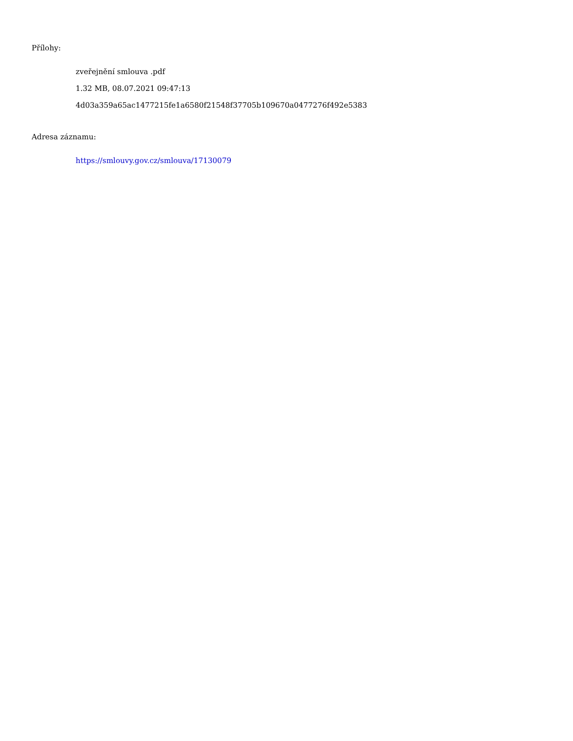Přílohy:
zveřejnění smlouva .pdf
1.32 MB, 08.07.2021 09:47:13
4d03a359a65ac1477215fe1a6580f21548f37705b109670a0477276f492e5383
Adresa záznamu:
https://smlouvy.gov.cz/smlouva/17130079